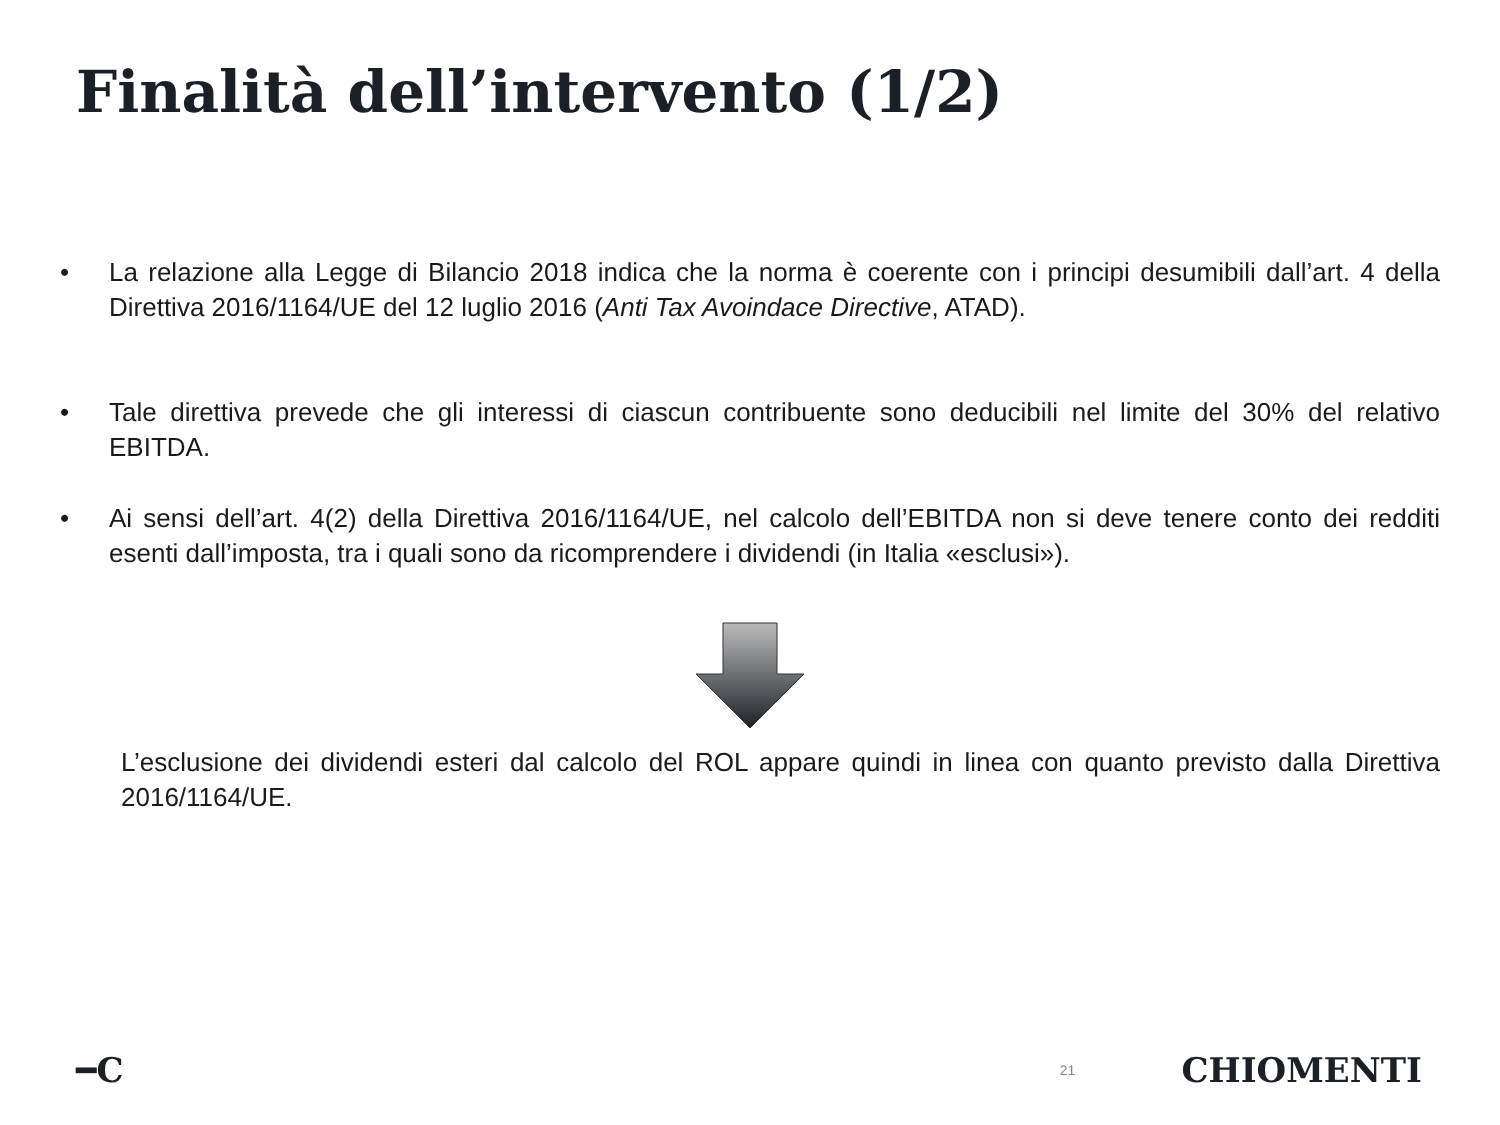Finalità dell’intervento (1/2)
• La relazione alla Legge di Bilancio 2018 indica che la norma è coerente con i principi desumibili dall’art. 4 della Direttiva 2016/1164/UE del 12 luglio 2016 (Anti Tax Avoindace Directive, ATAD).
• Tale direttiva prevede che gli interessi di ciascun contribuente sono deducibili nel limite del 30% del relativo EBITDA.
• Ai sensi dell’art. 4(2) della Direttiva 2016/1164/UE, nel calcolo dell’EBITDA non si deve tenere conto dei redditi esenti dall’imposta, tra i quali sono da ricomprendere i dividendi (in Italia «esclusi»).
L’esclusione dei dividendi esteri dal calcolo del ROL appare quindi in linea con quanto previsto dalla Direttiva 2016/1164/UE.
━C 21 CHIOMENTI